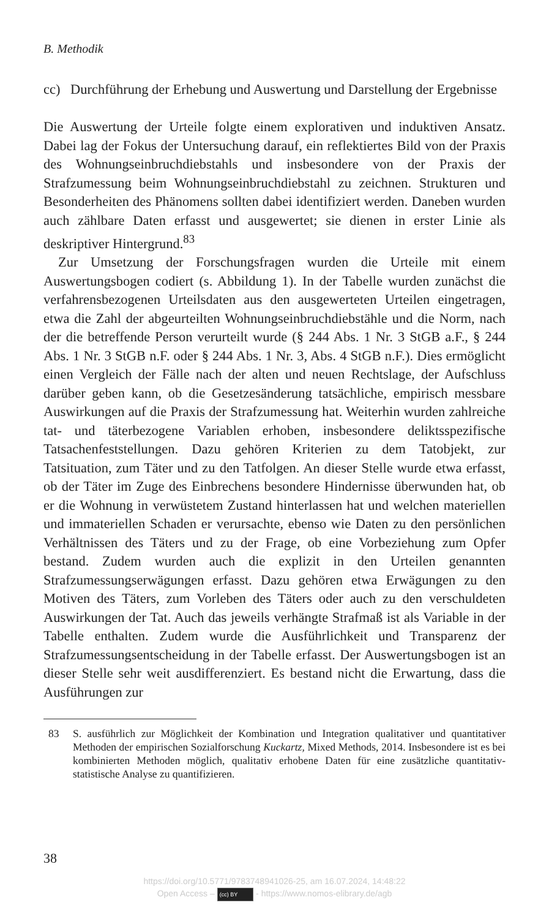B. Methodik
cc) Durchführung der Erhebung und Auswertung und Darstellung der Ergebnisse
Die Auswertung der Urteile folgte einem explorativen und induktiven Ansatz. Dabei lag der Fokus der Untersuchung darauf, ein reflektiertes Bild von der Praxis des Wohnungseinbruchdiebstahls und insbesondere von der Praxis der Strafzumessung beim Wohnungseinbruchdiebstahl zu zeichnen. Strukturen und Besonderheiten des Phänomens sollten dabei identifiziert werden. Daneben wurden auch zählbare Daten erfasst und ausgewertet; sie dienen in erster Linie als deskriptiver Hintergrund.<sup>83</sup>
Zur Umsetzung der Forschungsfragen wurden die Urteile mit einem Auswertungsbogen codiert (s. Abbildung 1). In der Tabelle wurden zunächst die verfahrensbezogenen Urteilsdaten aus den ausgewerteten Urteilen eingetragen, etwa die Zahl der abgeurteilten Wohnungseinbruchdiebstähle und die Norm, nach der die betreffende Person verurteilt wurde (§ 244 Abs. 1 Nr. 3 StGB a.F., § 244 Abs. 1 Nr. 3 StGB n.F. oder § 244 Abs. 1 Nr. 3, Abs. 4 StGB n.F.). Dies ermöglicht einen Vergleich der Fälle nach der alten und neuen Rechtslage, der Aufschluss darüber geben kann, ob die Gesetzesänderung tatsächliche, empirisch messbare Auswirkungen auf die Praxis der Strafzumessung hat. Weiterhin wurden zahlreiche tat- und täterbezogene Variablen erhoben, insbesondere deliktsspezifische Tatsachenfeststellungen. Dazu gehören Kriterien zu dem Tatobjekt, zur Tatsituation, zum Täter und zu den Tatfolgen. An dieser Stelle wurde etwa erfasst, ob der Täter im Zuge des Einbrechens besondere Hindernisse überwunden hat, ob er die Wohnung in verwüstetem Zustand hinterlassen hat und welchen materiellen und immateriellen Schaden er verursachte, ebenso wie Daten zu den persönlichen Verhältnissen des Täters und zu der Frage, ob eine Vorbeziehung zum Opfer bestand. Zudem wurden auch die explizit in den Urteilen genannten Strafzumessungserwägungen erfasst. Dazu gehören etwa Erwägungen zu den Motiven des Täters, zum Vorleben des Täters oder auch zu den verschuldeten Auswirkungen der Tat. Auch das jeweils verhängte Strafmaß ist als Variable in der Tabelle enthalten. Zudem wurde die Ausführlichkeit und Transparenz der Strafzumessungsentscheidung in der Tabelle erfasst. Der Auswertungsbogen ist an dieser Stelle sehr weit ausdifferenziert. Es bestand nicht die Erwartung, dass die Ausführungen zur
83 S. ausführlich zur Möglichkeit der Kombination und Integration qualitativer und quantitativer Methoden der empirischen Sozialforschung Kuckartz, Mixed Methods, 2014. Insbesondere ist es bei kombinierten Methoden möglich, qualitativ erhobene Daten für eine zusätzliche quantitativ-statistische Analyse zu quantifizieren.
38
https://doi.org/10.5771/9783748941026-25, am 16.07.2024, 14:48:22
Open Access – (cc) BY - https://www.nomos-elibrary.de/agb